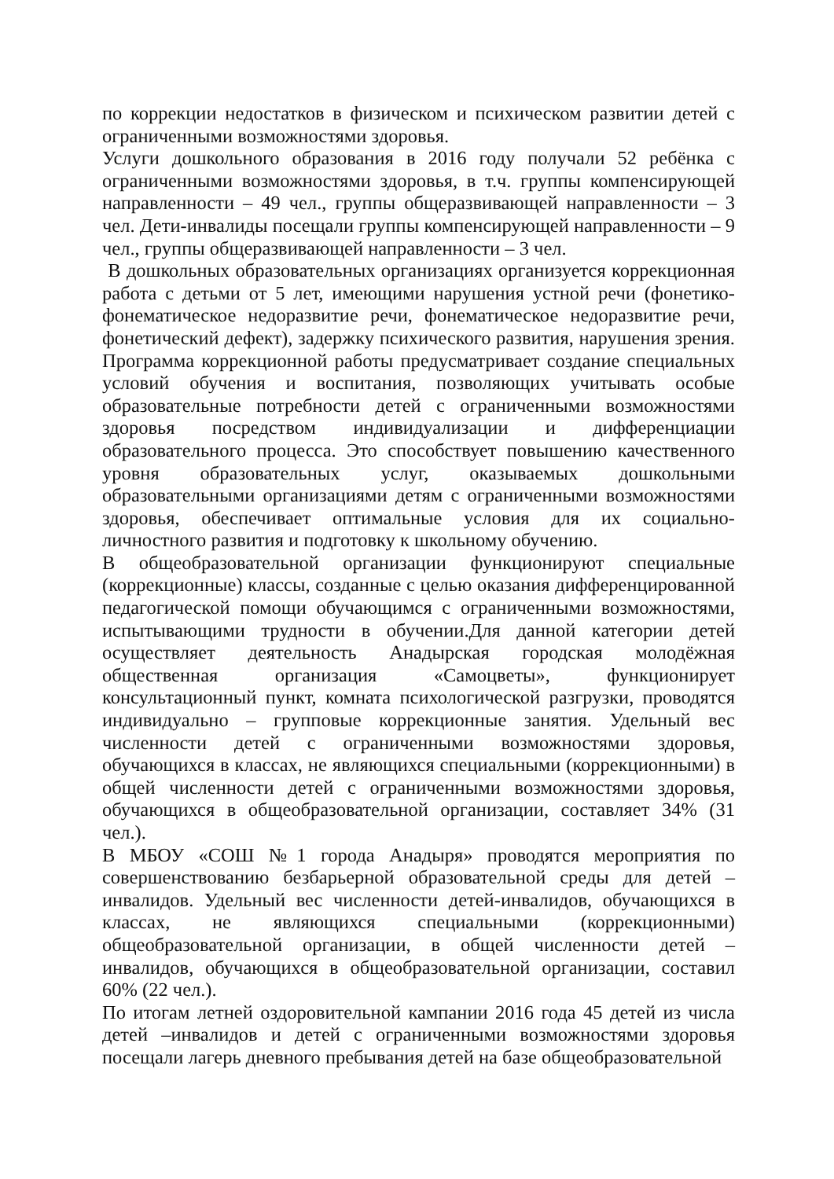по коррекции недостатков в физическом и психическом развитии детей с ограниченными возможностями здоровья.
Услуги дошкольного образования в 2016 году получали 52 ребёнка с ограниченными возможностями здоровья, в т.ч. группы компенсирующей направленности – 49 чел., группы общеразвивающей направленности – 3 чел. Дети-инвалиды посещали группы компенсирующей направленности – 9 чел., группы общеразвивающей направленности – 3 чел.
В дошкольных образовательных организациях организуется коррекционная работа с детьми от 5 лет, имеющими нарушения устной речи (фонетико-фонематическое недоразвитие речи, фонематическое недоразвитие речи, фонетический дефект), задержку психического развития, нарушения зрения. Программа коррекционной работы предусматривает создание специальных условий обучения и воспитания, позволяющих учитывать особые образовательные потребности детей с ограниченными возможностями здоровья посредством индивидуализации и дифференциации образовательного процесса. Это способствует повышению качественного уровня образовательных услуг, оказываемых дошкольными образовательными организациями детям с ограниченными возможностями здоровья, обеспечивает оптимальные условия для их социально-личностного развития и подготовку к школьному обучению.
В общеобразовательной организации функционируют специальные (коррекционные) классы, созданные с целью оказания дифференцированной педагогической помощи обучающимся с ограниченными возможностями, испытывающими трудности в обучении.Для данной категории детей осуществляет деятельность Анадырская городская молодёжная общественная организация «Самоцветы», функционирует консультационный пункт, комната психологической разгрузки, проводятся индивидуально – групповые коррекционные занятия. Удельный вес численности детей с ограниченными возможностями здоровья, обучающихся в классах, не являющихся специальными (коррекционными) в общей численности детей с ограниченными возможностями здоровья, обучающихся в общеобразовательной организации, составляет 34% (31 чел.).
В МБОУ «СОШ №1 города Анадыря» проводятся мероприятия по совершенствованию безбарьерной образовательной среды для детей – инвалидов. Удельный вес численности детей-инвалидов, обучающихся в классах, не являющихся специальными (коррекционными) общеобразовательной организации, в общей численности детей – инвалидов, обучающихся в общеобразовательной организации, составил 60% (22 чел.).
По итогам летней оздоровительной кампании 2016 года 45 детей из числа детей –инвалидов и детей с ограниченными возможностями здоровья посещали лагерь дневного пребывания детей на базе общеобразовательной